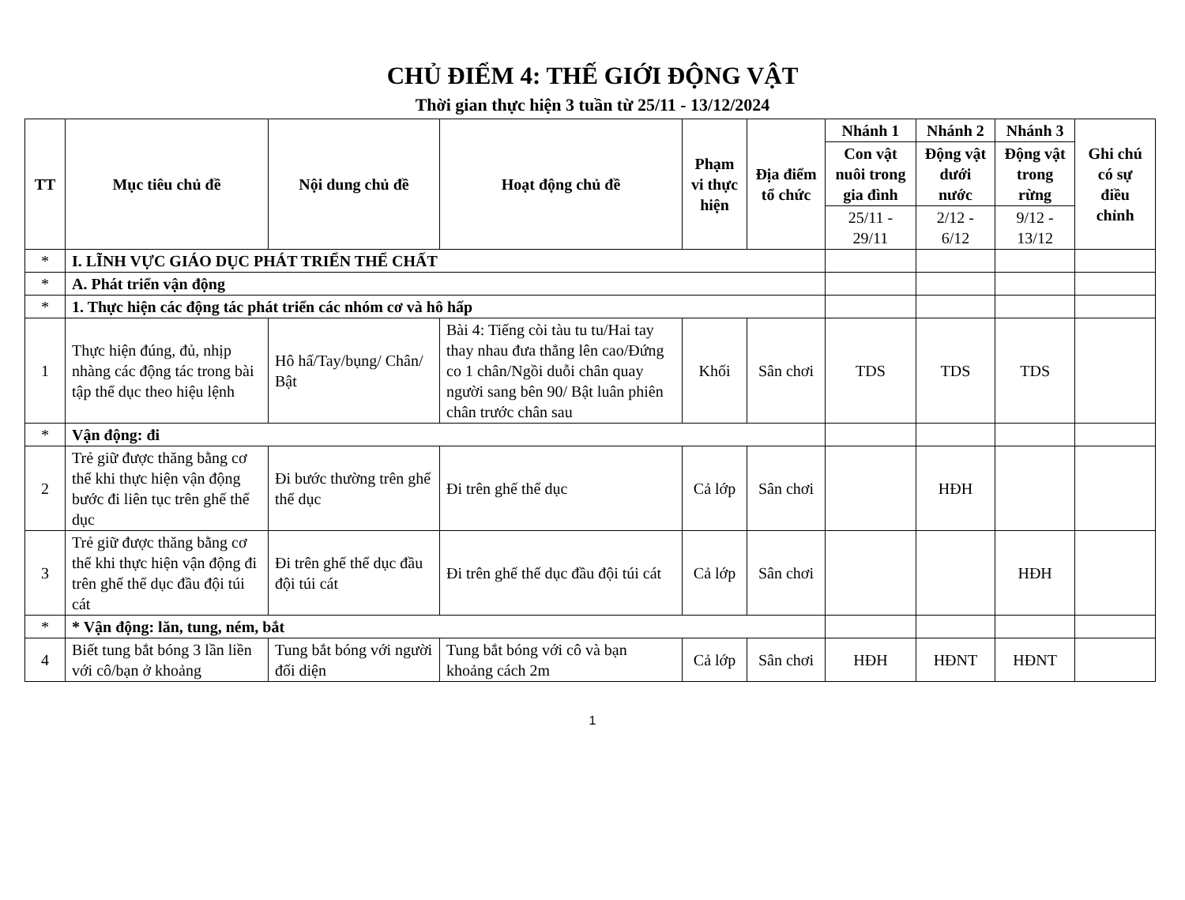CHỦ ĐIỂM 4: THẾ GIỚI ĐỘNG VẬT
Thời gian thực hiện 3 tuần từ 25/11 - 13/12/2024
| TT | Mục tiêu chủ đề | Nội dung chủ đề | Hoạt động chủ đề | Phạm vi thực hiện | Địa điểm tổ chức | Nhánh 1 | Nhánh 2 | Nhánh 3 | Ghi chú có sự điều chỉnh |
| --- | --- | --- | --- | --- | --- | --- | --- | --- | --- |
| | | | | | | Con vật nuôi trong gia đình | Động vật dưới nước | Động vật trong rừng | |
| | | | | | | 25/11 - 29/11 | 2/12 - 6/12 | 9/12 - 13/12 | |
| * | I. LĨNH VỰC GIÁO DỤC PHÁT TRIỂN THỂ CHẤT | | | | | | | | |
| * | A. Phát triển vận động | | | | | | | | |
| * | 1. Thực hiện các động tác phát triển các nhóm cơ và hô hấp | | | | | | | | |
| 1 | Thực hiện đúng, đủ, nhịp nhàng các động tác trong bài tập thể dục theo hiệu lệnh | Hô hấ/Tay/bụng/ Chân/ Bật | Bài 4: Tiếng còi tàu tu tu/Hai tay thay nhau đưa thẳng lên cao/Đứng co 1 chân/Ngồi duỗi chân quay người sang bên 90/ Bật luân phiên chân trước chân sau | Khối | Sân chơi | TDS | TDS | TDS | |
| * | Vận động: đi | | | | | | | | |
| 2 | Trẻ giữ được thăng bằng cơ thể khi thực hiện vận động bước đi liên tục trên ghế thể dục | Đi bước thường trên ghế thể dục | Đi trên ghế thể dục | Cả lớp | Sân chơi | | HĐH | | |
| 3 | Trẻ giữ được thăng bằng cơ thể khi thực hiện vận động đi trên ghế thể dục đầu đội túi cát | Đi trên ghế thể dục đầu đội túi cát | Đi trên ghế thể dục đầu đội túi cát | Cả lớp | Sân chơi | | | HĐH | |
| * | * Vận động: lăn, tung, ném, bắt | | | | | | | | |
| 4 | Biết tung bắt bóng 3 lần liền với cô/bạn ở khoảng | Tung bắt bóng với người đối diện | Tung bắt bóng với cô và bạn khoảng cách 2m | Cả lớp | Sân chơi | HĐH | HĐNT | HĐNT | |
1